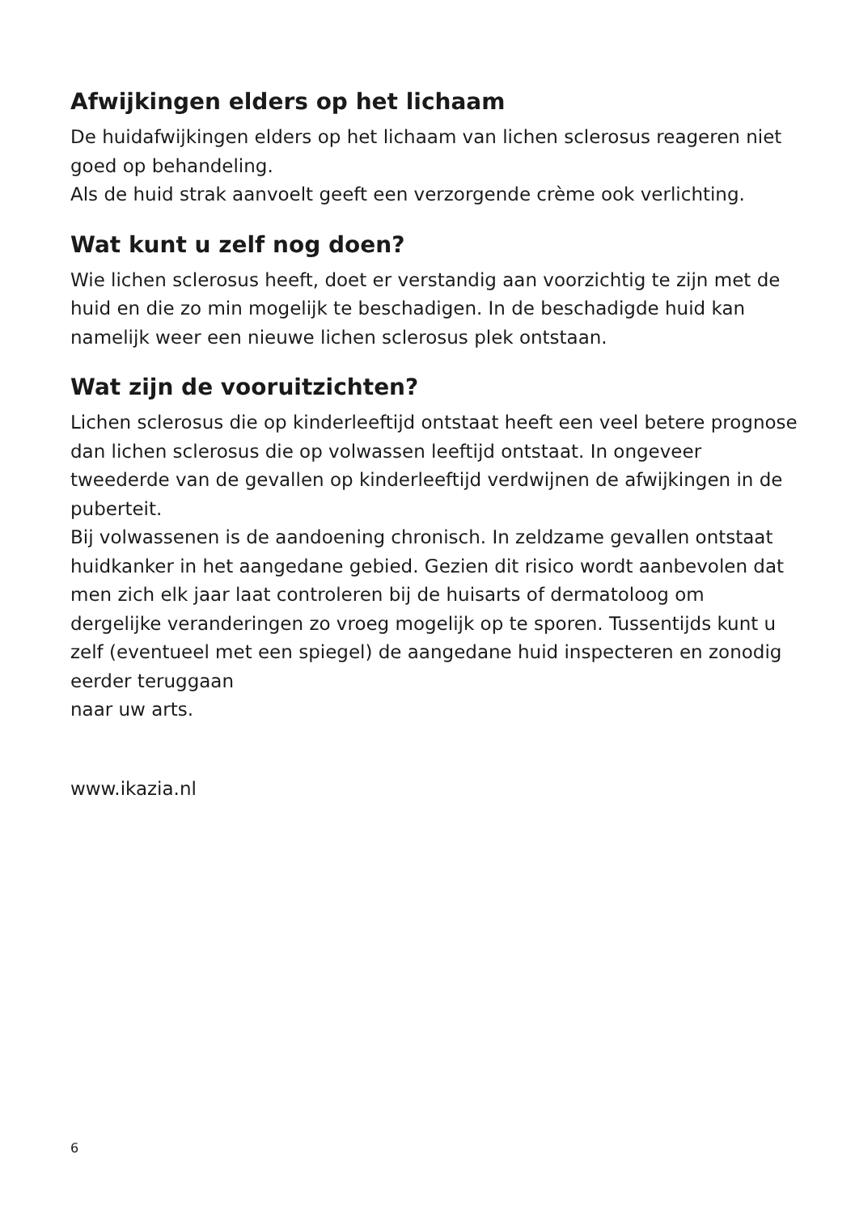Afwijkingen elders op het lichaam
De huidafwijkingen elders op het lichaam van lichen sclerosus reageren niet goed op behandeling.
Als de huid strak aanvoelt geeft een verzorgende crème ook verlichting.
Wat kunt u zelf nog doen?
Wie lichen sclerosus heeft, doet er verstandig aan voorzichtig te zijn met de huid en die zo min mogelijk te beschadigen. In de beschadigde huid kan namelijk weer een nieuwe lichen sclerosus plek ontstaan.
Wat zijn de vooruitzichten?
Lichen sclerosus die op kinderleeftijd ontstaat heeft een veel betere prognose dan lichen sclerosus die op volwassen leeftijd ontstaat. In ongeveer tweederde van de gevallen op kinderleeftijd verdwijnen de afwijkingen in de puberteit.
Bij volwassenen is de aandoening chronisch. In zeldzame gevallen ontstaat huidkanker in het aangedane gebied. Gezien dit risico wordt aanbevolen dat men zich elk jaar laat controleren bij de huisarts of dermatoloog om dergelijke veranderingen zo vroeg mogelijk op te sporen. Tussentijds kunt u zelf (eventueel met een spiegel) de aangedane huid inspecteren en zonodig eerder teruggaan
naar uw arts.
www.ikazia.nl
6